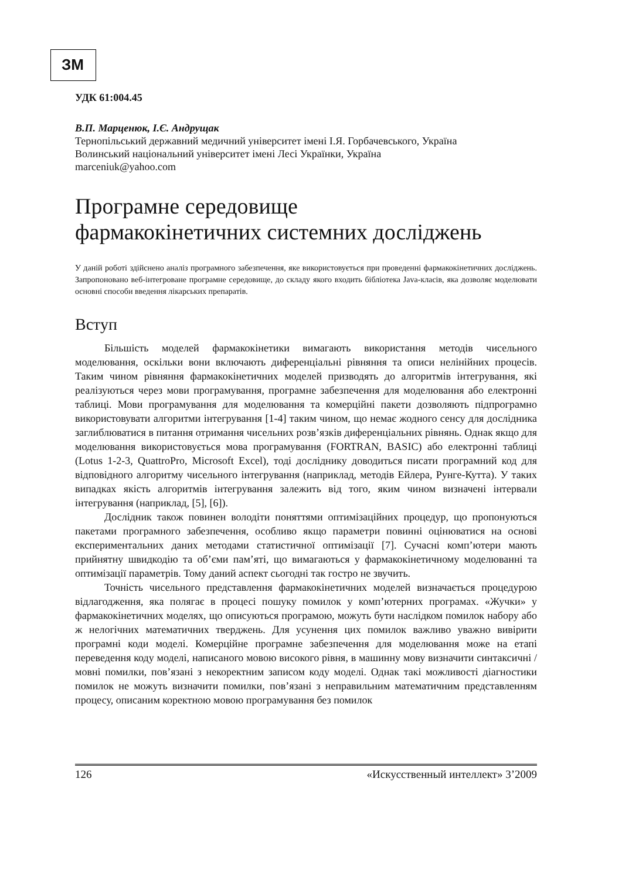ЗМ
УДК 61:004.45
В.П. Марценюк, І.Є. Андрущак
Тернопільський державний медичний університет імені І.Я. Горбачевського, Україна
Волинський національний університет імені Лесі Українки, Україна
marceniuk@yahoo.com
Програмне середовище
фармакокінетичних системних досліджень
У даній роботі здійснено аналіз програмного забезпечення, яке використовується при проведенні фармакокінетичних досліджень. Запропоновано веб-інтегроване програмне середовище, до складу якого входить бібліотека Java-класів, яка дозволяє моделювати основні способи введення лікарських препаратів.
Вступ
Більшість моделей фармакокінетики вимагають використання методів чисельного моделювання, оскільки вони включають диференціальні рівняння та описи нелінійних процесів. Таким чином рівняння фармакокінетичних моделей призводять до алгоритмів інтегрування, які реалізуються через мови програмування, програмне забезпечення для моделювання або електронні таблиці. Мови програмування для моделювання та комерційні пакети дозволяють підпрограмно використовувати алгоритми інтегрування [1-4] таким чином, що немає жодного сенсу для дослідника заглиблюватися в питання отримання чисельних розв’язків диференціальних рівнянь. Однак якщо для моделювання використовується мова програмування (FORTRAN, BASIC) або електронні таблиці (Lotus 1-2-3, QuattroPro, Microsoft Excel), тоді досліднику доводиться писати програмний код для відповідного алгоритму чисельного інтегрування (наприклад, методів Ейлера, Рунге-Кутта). У таких випадках якість алгоритмів інтегрування залежить від того, яким чином визначені інтервали інтегрування (наприклад, [5], [6]).
Дослідник також повинен володіти поняттями оптимізаційних процедур, що пропонуються пакетами програмного забезпечення, особливо якщо параметри повинні оцінюватися на основі експериментальних даних методами статистичної оптимізації [7]. Сучасні комп’ютери мають прийнятну швидкодію та об’єми пам’яті, що вимагаються у фармакокінетичному моделюванні та оптимізації параметрів. Тому даний аспект сьогодні так гостро не звучить.
Точність чисельного представлення фармакокінетичних моделей визначається процедурою відлагодження, яка полягає в процесі пошуку помилок у комп’ютерних програмах. «Жучки» у фармакокінетичних моделях, що описуються програмою, можуть бути наслідком помилок набору або ж нелогічних математичних тверджень. Для усунення цих помилок важливо уважно вивірити програмні коди моделі. Комерційне програмне забезпечення для моделювання може на етапі переведення коду моделі, написаного мовою високого рівня, в машинну мову визначити синтаксичні / мовні помилки, пов’язані з некоректним записом коду моделі. Однак такі можливості діагностики помилок не можуть визначити помилки, пов’язані з неправильним математичним представленням процесу, описаним коректною мовою програмування без помилок
126 «Искусственный интеллект» 3’2009